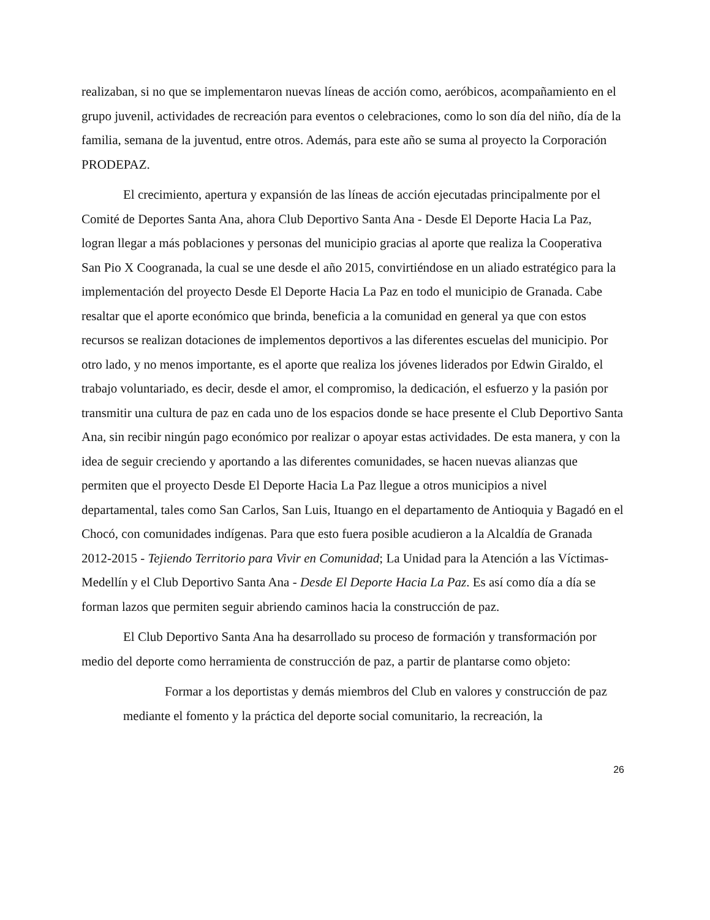realizaban, si no que se implementaron nuevas líneas de acción como, aeróbicos, acompañamiento en el grupo juvenil, actividades de recreación para eventos o celebraciones, como lo son día del niño, día de la familia, semana de la juventud, entre otros. Además, para este año se suma al proyecto la Corporación PRODEPAZ.
El crecimiento, apertura y expansión de las líneas de acción ejecutadas principalmente por el Comité de Deportes Santa Ana, ahora Club Deportivo Santa Ana - Desde El Deporte Hacia La Paz, logran llegar a más poblaciones y personas del municipio gracias al aporte que realiza la Cooperativa San Pio X Coogranada, la cual se une desde el año 2015, convirtiéndose en un aliado estratégico para la implementación del proyecto Desde El Deporte Hacia La Paz en todo el municipio de Granada. Cabe resaltar que el aporte económico que brinda, beneficia a la comunidad en general ya que con estos recursos se realizan dotaciones de implementos deportivos a las diferentes escuelas del municipio. Por otro lado, y no menos importante, es el aporte que realiza los jóvenes liderados por Edwin Giraldo, el trabajo voluntariado, es decir, desde el amor, el compromiso, la dedicación, el esfuerzo y la pasión por transmitir una cultura de paz en cada uno de los espacios donde se hace presente el Club Deportivo Santa Ana, sin recibir ningún pago económico por realizar o apoyar estas actividades. De esta manera, y con la idea de seguir creciendo y aportando a las diferentes comunidades, se hacen nuevas alianzas que permiten que el proyecto Desde El Deporte Hacia La Paz llegue a otros municipios a nivel departamental, tales como San Carlos, San Luis, Ituango en el departamento de Antioquia y Bagadó en el Chocó, con comunidades indígenas. Para que esto fuera posible acudieron a la Alcaldía de Granada 2012-2015 - Tejiendo Territorio para Vivir en Comunidad; La Unidad para la Atención a las Víctimas-Medellín y el Club Deportivo Santa Ana - Desde El Deporte Hacia La Paz. Es así como día a día se forman lazos que permiten seguir abriendo caminos hacia la construcción de paz.
El Club Deportivo Santa Ana ha desarrollado su proceso de formación y transformación por medio del deporte como herramienta de construcción de paz, a partir de plantarse como objeto:
Formar a los deportistas y demás miembros del Club en valores y construcción de paz mediante el fomento y la práctica del deporte social comunitario, la recreación, la
26